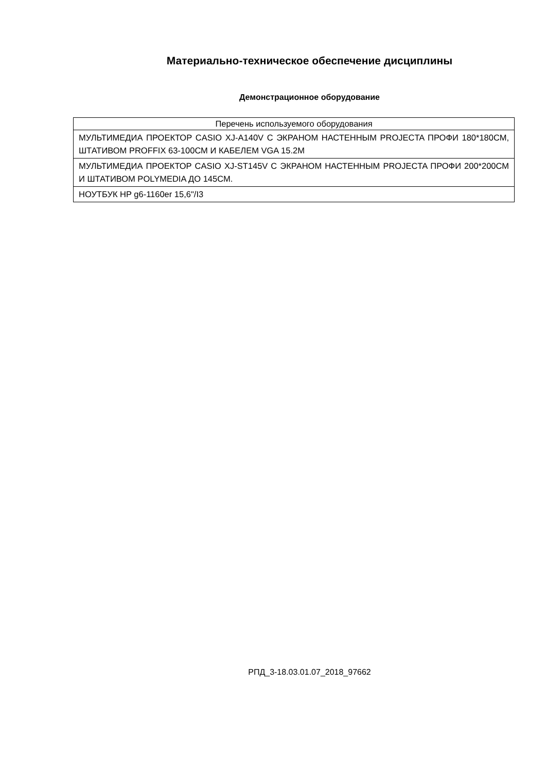Материально-техническое обеспечение дисциплины
Демонстрационное оборудование
| Перечень используемого оборудования |
| --- |
| МУЛЬТИМЕДИА ПРОЕКТОР CASIO XJ-A140V С ЭКРАНОМ НАСТЕННЫМ PROJECTA ПРОФИ 180*180СМ, ШТАТИВОМ PROFFIX 63-100СМ И КАБЕЛЕМ VGA 15.2М |
| МУЛЬТИМЕДИА ПРОЕКТОР CASIO XJ-ST145V С ЭКРАНОМ НАСТЕННЫМ PROJECTA ПРОФИ 200*200СМ И ШТАТИВОМ POLYMEDIA ДО 145СМ. |
| НОУТБУК HP g6-1160er 15,6"/I3 |
РПД_3-18.03.01.07_2018_97662